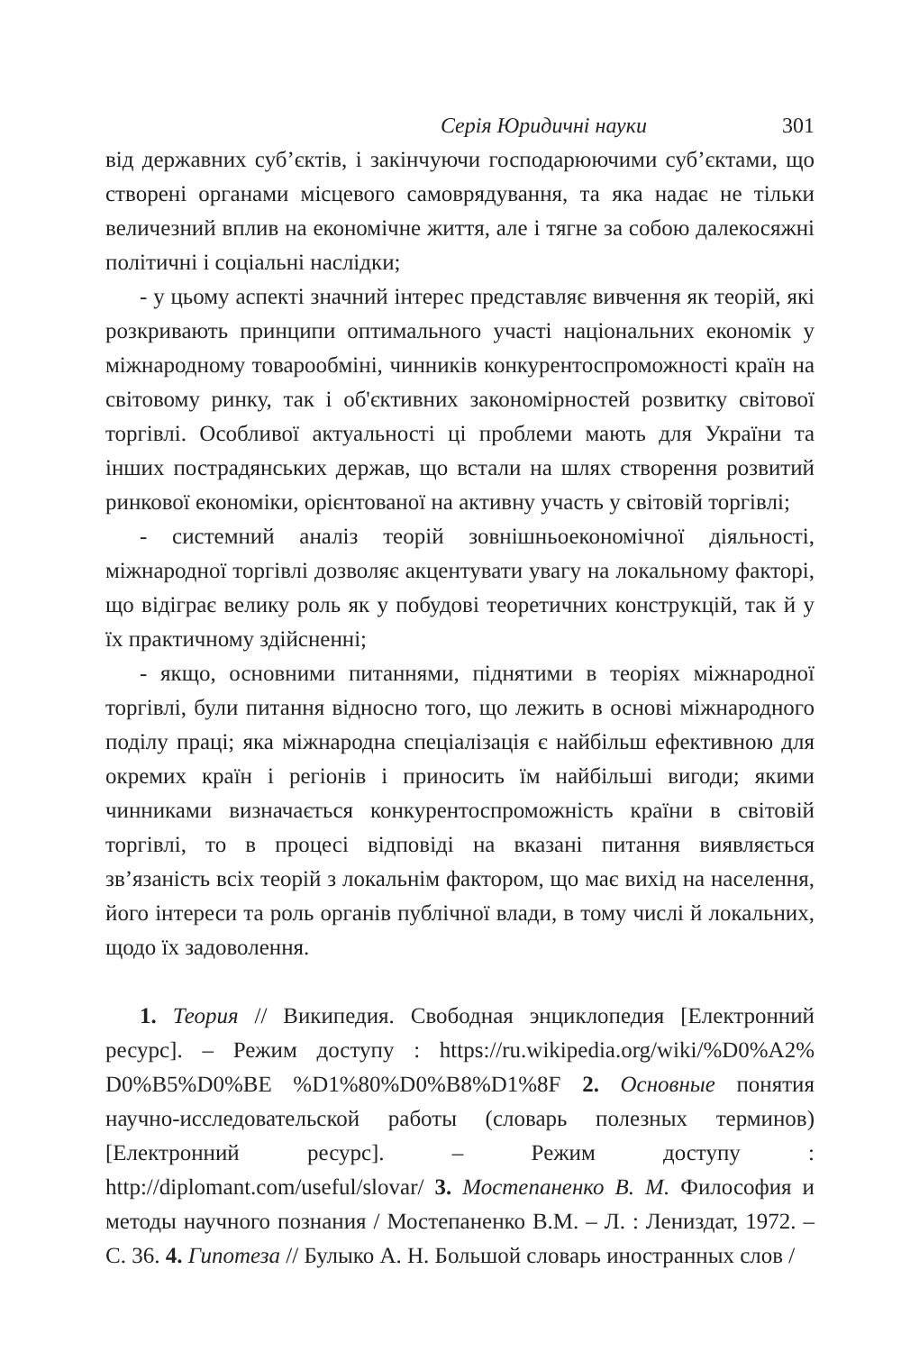Серія Юридичні науки 301
від державних суб’єктів, і закінчуючи господарюючими суб’єктами, що створені органами місцевого самоврядування, та яка надає не тільки величезний вплив на економічне життя, але і тягне за собою далекосяжні політичні і соціальні наслідки;
- у цьому аспекті значний інтерес представляє вивчення як теорій, які розкривають принципи оптимального участі національних економік у міжнародному товарообміні, чинників конкурентоспроможності країн на світовому ринку, так і об'єктивних закономірностей розвитку світової торгівлі. Особливої актуальності ці проблеми мають для України та інших пострадянських держав, що встали на шлях створення розвитий ринкової економіки, орієнтованої на активну участь у світовій торгівлі;
- системний аналіз теорій зовнішньоекономічної діяльності, міжнародної торгівлі дозволяє акцентувати увагу на локальному факторі, що відіграє велику роль як у побудові теоретичних конструкцій, так й у їх практичному здійсненні;
- якщо, основними питаннями, піднятими в теоріях міжнародної торгівлі, були питання відносно того, що лежить в основі міжнародного поділу праці; яка міжнародна спеціалізація є найбільш ефективною для окремих країн і регіонів і приносить їм найбільші вигоди; якими чинниками визначається конкурентоспроможність країни в світовій торгівлі, то в процесі відповіді на вказані питання виявляється зв’язаність всіх теорій з локальнім фактором, що має вихід на населення, його інтереси та роль органів публічної влади, в тому числі й локальних, щодо їх задоволення.
1. Теория // Википедия. Свободная энциклопедия [Електронний ресурс]. – Режим доступу : https://ru.wikipedia.org/wiki/%D0%A2% D0%B5%D0%BE %D1%80%D0%B8%D1%8F 2. Основные понятия научно-исследовательской работы (словарь полезных терминов) [Електронний ресурс]. – Режим доступу : http://diplomant.com/useful/slovar/ 3. Мостепаненко В. М. Философия и методы научного познания / Мостепаненко В.М. – Л. : Лениздат, 1972. – С. 36. 4. Гипотеза // Булыко А. Н. Большой словарь иностранных слов /